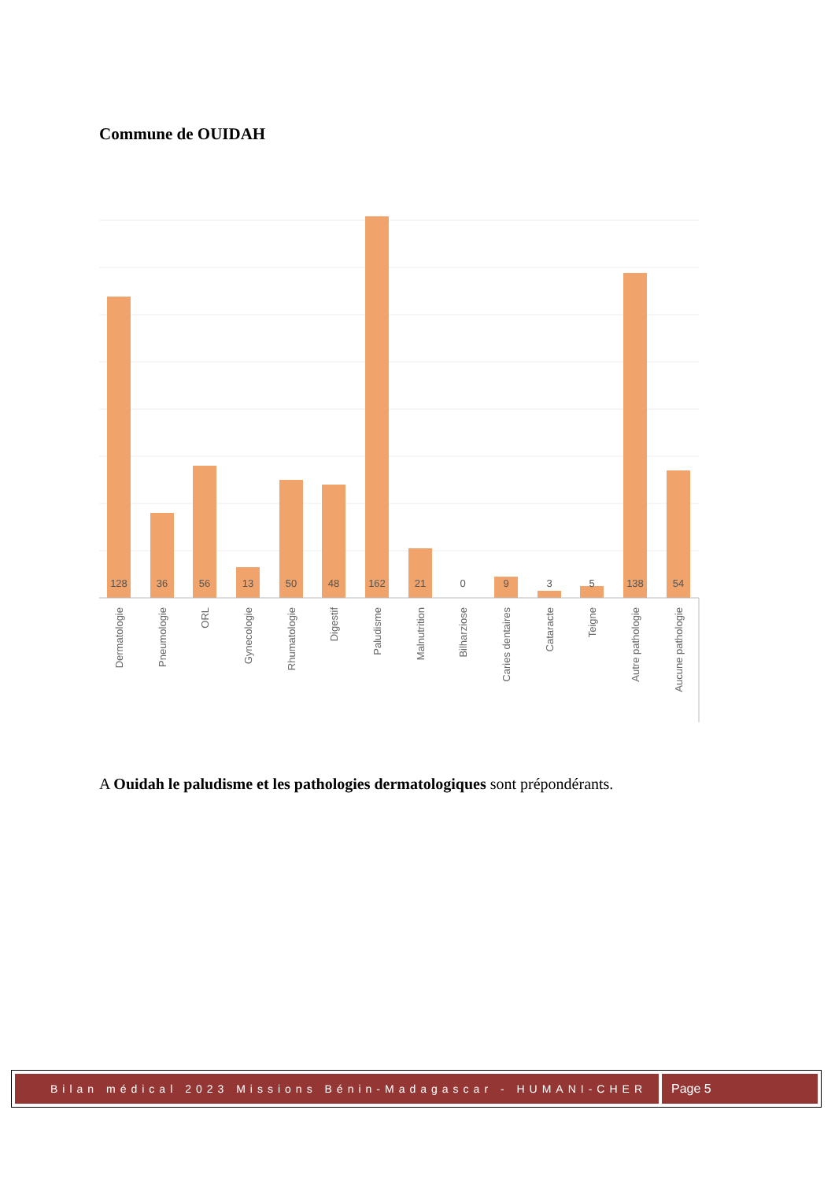Commune de OUIDAH
128
36
56
13
50
48
162
21
0
9
3
5
138
54
Dermatologie
Pneumologie
ORL
Gynecologie
Rhumatologie
Digestif
Paludisme
Malnutrition
Bilharziose
Caries dentaires
Cataracte
Teigne
Autre pathologie
Aucune pathologie
A Ouidah le paludisme et les pathologies dermatologiques sont prépondérants.
Bilan médical 2023 Missions Bénin-Madagascar - HUMANI-CHER
Page 5